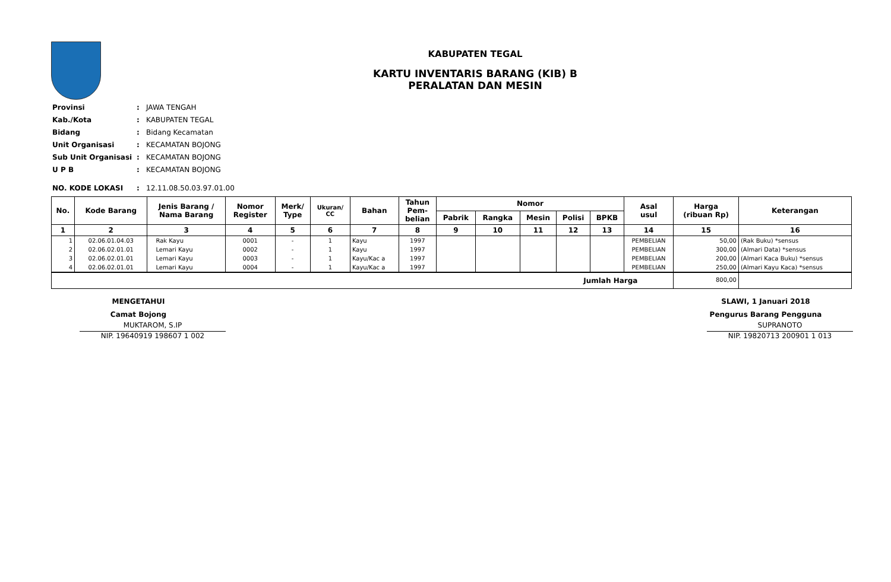KABUPATEN TEGAL
KARTU INVENTARIS BARANG (KIB) B
PERALATAN DAN MESIN
| Provinsi | : | JAWA TENGAH |
| Kab./Kota | : | KABUPATEN TEGAL |
| Bidang | : | Bidang Kecamatan |
| Unit Organisasi | : | KECAMATAN BOJONG |
| Sub Unit Organisasi | : | KECAMATAN BOJONG |
| U P B | : | KECAMATAN BOJONG |
| NO. KODE LOKASI | : | 12.11.08.50.03.97.01.00 |
| No. | Kode Barang | Jenis Barang / Nama Barang | Nomor Register | Merk/ Type | Ukuran/ CC | Bahan | Tahun Pem- belian | Nomor | | | | | Asal usul | Harga (ribuan Rp) | Keterangan |
| --- | --- | --- | --- | --- | --- | --- | --- | --- | --- | --- | --- | --- | --- | --- | --- |
| | | | | | | | | Pabrik | Rangka | Mesin | Polisi | BPKB | | | |
| 1 | 2 | 3 | 4 | 5 | 6 | 7 | 8 | 9 | 10 | 11 | 12 | 13 | 14 | 15 | 16 |
| 1 | 02.06.01.04.03 | Rak Kayu | 0001 | - | 1 | Kayu | 1997 | | | | | | PEMBELIAN | 50,00 | (Rak Buku) *sensus |
| 2 | 02.06.02.01.01 | Lemari Kayu | 0002 | - | 1 | Kayu | 1997 | | | | | | PEMBELIAN | 300,00 | (Almari Data) *sensus |
| 3 | 02.06.02.01.01 | Lemari Kayu | 0003 | - | 1 | Kayu/Kac a | 1997 | | | | | | PEMBELIAN | 200,00 | (Almari Kaca Buku) *sensus |
| 4 | 02.06.02.01.01 | Lemari Kayu | 0004 | - | 1 | Kayu/Kac a | 1997 | | | | | | PEMBELIAN | 250,00 | (Almari Kayu Kaca) *sensus |
| Jumlah Harga | | | | | | | | | | | | | | 800,00 | |
MENGETAHUI
Camat Bojong
MUKTAROM, S.IP
NIP. 19640919 198607 1 002
SLAWI, 1 Januari 2018
Pengurus Barang Pengguna
SUPRANOTO
NIP. 19820713 200901 1 013